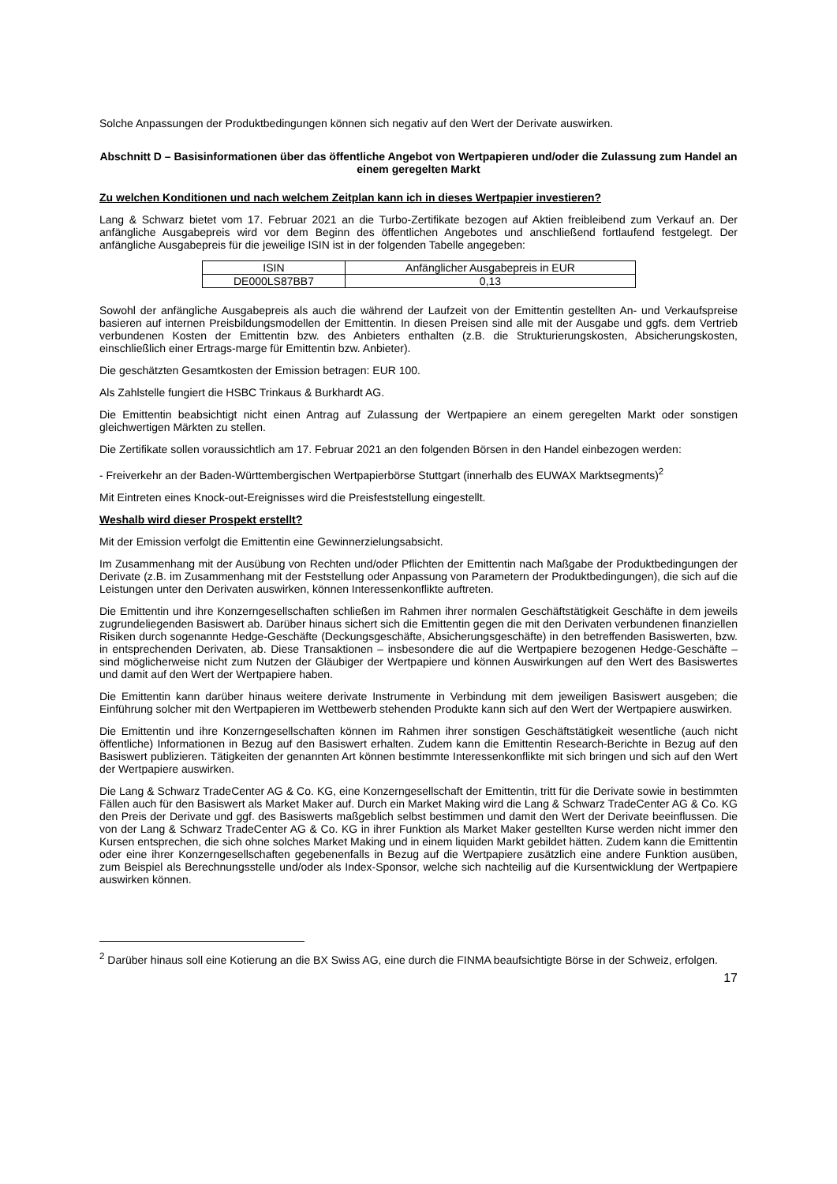Solche Anpassungen der Produktbedingungen können sich negativ auf den Wert der Derivate auswirken.
Abschnitt D – Basisinformationen über das öffentliche Angebot von Wertpapieren und/oder die Zulassung zum Handel an einem geregelten Markt
Zu welchen Konditionen und nach welchem Zeitplan kann ich in dieses Wertpapier investieren?
Lang & Schwarz bietet vom 17. Februar 2021 an die Turbo-Zertifikate bezogen auf Aktien freibleibend zum Verkauf an. Der anfängliche Ausgabepreis wird vor dem Beginn des öffentlichen Angebotes und anschließend fortlaufend festgelegt. Der anfängliche Ausgabepreis für die jeweilige ISIN ist in der folgenden Tabelle angegeben:
| ISIN | Anfänglicher Ausgabepreis in EUR |
| --- | --- |
| DE000LS87BB7 | 0,13 |
Sowohl der anfängliche Ausgabepreis als auch die während der Laufzeit von der Emittentin gestellten An- und Verkaufspreise basieren auf internen Preisbildungsmodellen der Emittentin. In diesen Preisen sind alle mit der Ausgabe und ggfs. dem Vertrieb verbundenen Kosten der Emittentin bzw. des Anbieters enthalten (z.B. die Strukturierungskosten, Absicherungskosten, einschließlich einer Ertrags-marge für Emittentin bzw. Anbieter).
Die geschätzten Gesamtkosten der Emission betragen: EUR 100.
Als Zahlstelle fungiert die HSBC Trinkaus & Burkhardt AG.
Die Emittentin beabsichtigt nicht einen Antrag auf Zulassung der Wertpapiere an einem geregelten Markt oder sonstigen gleichwertigen Märkten zu stellen.
Die Zertifikate sollen voraussichtlich am 17. Februar 2021 an den folgenden Börsen in den Handel einbezogen werden:
- Freiverkehr an der Baden-Württembergischen Wertpapierbörse Stuttgart (innerhalb des EUWAX Marktsegments)<sup>2</sup>
Mit Eintreten eines Knock-out-Ereignisses wird die Preisfeststellung eingestellt.
Weshalb wird dieser Prospekt erstellt?
Mit der Emission verfolgt die Emittentin eine Gewinnerzielungsabsicht.
Im Zusammenhang mit der Ausübung von Rechten und/oder Pflichten der Emittentin nach Maßgabe der Produktbedingungen der Derivate (z.B. im Zusammenhang mit der Feststellung oder Anpassung von Parametern der Produktbedingungen), die sich auf die Leistungen unter den Derivaten auswirken, können Interessenkonflikte auftreten.
Die Emittentin und ihre Konzerngesellschaften schließen im Rahmen ihrer normalen Geschäftstätigkeit Geschäfte in dem jeweils zugrundeliegenden Basiswert ab. Darüber hinaus sichert sich die Emittentin gegen die mit den Derivaten verbundenen finanziellen Risiken durch sogenannte Hedge-Geschäfte (Deckungsgeschäfte, Absicherungsgeschäfte) in den betreffenden Basiswerten, bzw. in entsprechenden Derivaten, ab. Diese Transaktionen – insbesondere die auf die Wertpapiere bezogenen Hedge-Geschäfte – sind möglicherweise nicht zum Nutzen der Gläubiger der Wertpapiere und können Auswirkungen auf den Wert des Basiswertes und damit auf den Wert der Wertpapiere haben.
Die Emittentin kann darüber hinaus weitere derivate Instrumente in Verbindung mit dem jeweiligen Basiswert ausgeben; die Einführung solcher mit den Wertpapieren im Wettbewerb stehenden Produkte kann sich auf den Wert der Wertpapiere auswirken.
Die Emittentin und ihre Konzerngesellschaften können im Rahmen ihrer sonstigen Geschäftstätigkeit wesentliche (auch nicht öffentliche) Informationen in Bezug auf den Basiswert erhalten. Zudem kann die Emittentin Research-Berichte in Bezug auf den Basiswert publizieren. Tätigkeiten der genannten Art können bestimmte Interessenkonflikte mit sich bringen und sich auf den Wert der Wertpapiere auswirken.
Die Lang & Schwarz TradeCenter AG & Co. KG, eine Konzerngesellschaft der Emittentin, tritt für die Derivate sowie in bestimmten Fällen auch für den Basiswert als Market Maker auf. Durch ein Market Making wird die Lang & Schwarz TradeCenter AG & Co. KG den Preis der Derivate und ggf. des Basiswerts maßgeblich selbst bestimmen und damit den Wert der Derivate beeinflussen. Die von der Lang & Schwarz TradeCenter AG & Co. KG in ihrer Funktion als Market Maker gestellten Kurse werden nicht immer den Kursen entsprechen, die sich ohne solches Market Making und in einem liquiden Markt gebildet hätten. Zudem kann die Emittentin oder eine ihrer Konzerngesellschaften gegebenenfalls in Bezug auf die Wertpapiere zusätzlich eine andere Funktion ausüben, zum Beispiel als Berechnungsstelle und/oder als Index-Sponsor, welche sich nachteilig auf die Kursentwicklung der Wertpapiere auswirken können.
<sup>2</sup> Darüber hinaus soll eine Kotierung an die BX Swiss AG, eine durch die FINMA beaufsichtigte Börse in der Schweiz, erfolgen.
17